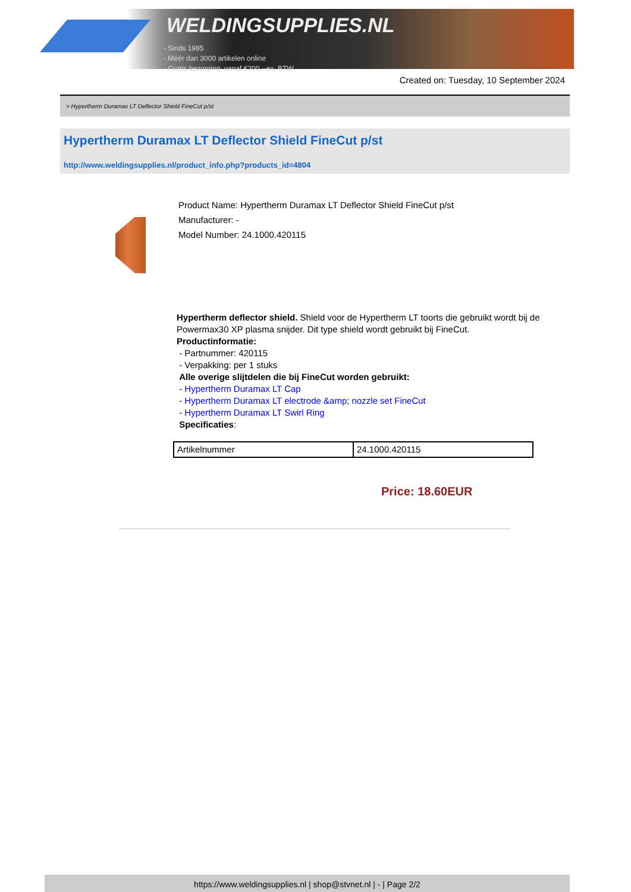WELDINGSUPPLIES.NL
- Sinds 1985
- Méér dan 3000 artikelen online
- Gratis bezorging, vanaf €200,--ex. BTW
Created on: Tuesday, 10 September 2024
> Hypertherm Duramax LT Deflector Shield FineCut p/st
Hypertherm Duramax LT Deflector Shield FineCut p/st
http://www.weldingsupplies.nl/product_info.php?products_id=4804
Product Name: Hypertherm Duramax LT Deflector Shield FineCut p/st
Manufacturer: -
Model Number: 24.1000.420115
Hypertherm deflector shield. Shield voor de Hypertherm LT toorts die gebruikt wordt bij de Powermax30 XP plasma snijder. Dit type shield wordt gebruikt bij FineCut.
Productinformatie:
- Partnummer: 420115
- Verpakking: per 1 stuks
Alle overige slijtdelen die bij FineCut worden gebruikt:
- Hypertherm Duramax LT Cap
- Hypertherm Duramax LT electrode &amp; nozzle set FineCut
- Hypertherm Duramax LT Swirl Ring
Specificaties:
| Artikelnummer | 24.1000.420115 |
Price: 18.60EUR
https://www.weldingsupplies.nl | shop@stvnet.nl | - | Page 2/2